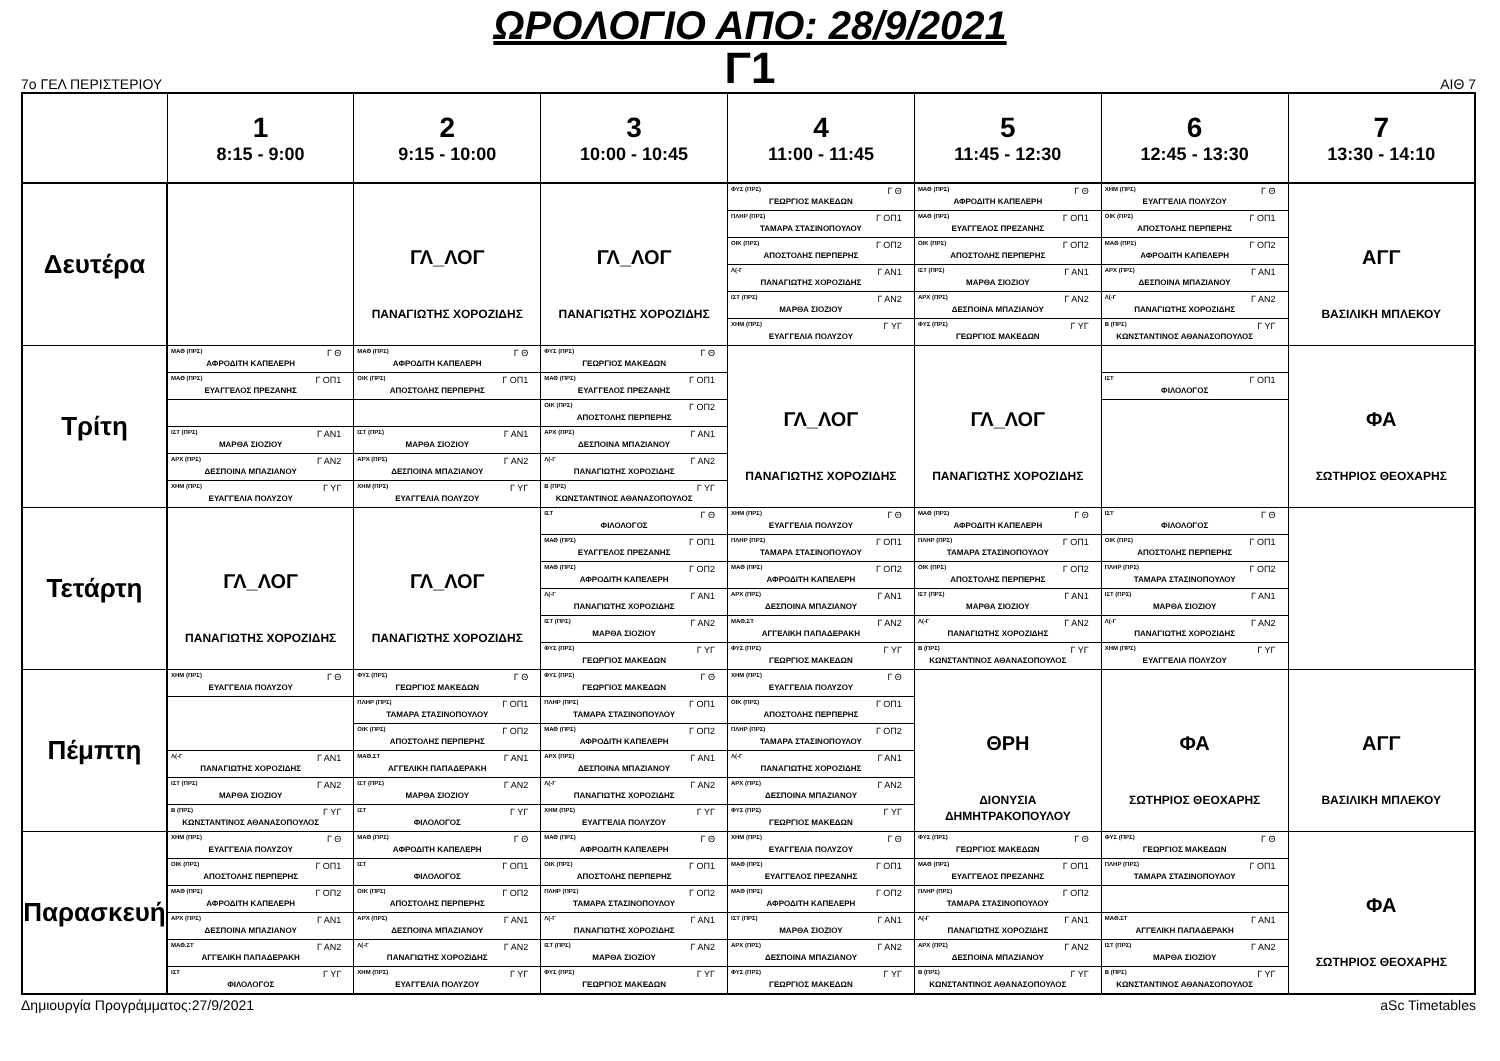ΩΡΟΛΟΓΙΟ ΑΠΟ: 28/9/2021
Γ1
7ο ΓΕΛ ΠΕΡΙΣΤΕΡΙΟΥ ΑΙΘ 7
| | 1 8:15 - 9:00 | 2 9:15 - 10:00 | 3 10:00 - 10:45 | 4 11:00 - 11:45 | 5 11:45 - 12:30 | 6 12:45 - 13:30 | 7 13:30 - 14:10 |
| --- | --- | --- | --- | --- | --- | --- | --- |
| Δευτέρα | | ΓΛ_ΛΟΓ ΠΑΝΑΓΙΩΤΗΣ ΧΟΡΟΖΙΔΗΣ | ΓΛ_ΛΟΓ ΠΑΝΑΓΙΩΤΗΣ ΧΟΡΟΖΙΔΗΣ | ΦΥΣ (ΠΡΣ) Γ Θ ΓΕΩΡΓΙΟΣ ΜΑΚΕΔΩΝ | ΜΑΘ (ΠΡΣ) Γ Θ ΑΦΡΟΔΙΤΗ ΚΑΠΕΛΕΡΗ | ΧΗΜ (ΠΡΣ) Γ Θ ΕΥΑΓΓΕΛΙΑ ΠΟΛΥΖΟΥ | ΑΓΓ ΒΑΣΙΛΙΚΗ ΜΠΛΕΚΟΥ |
| | | | | ΠΛΗΡ (ΠΡΣ) Γ ΟΠ1 ΤΑΜΑΡΑ ΣΤΑΣΙΝΟΠΟΥΛΟΥ | ΜΑΘ (ΠΡΣ) Γ ΟΠ1 ΕΥΑΓΓΕΛΟΣ ΠΡΕΖΑΝΗΣ | ΟΙΚ (ΠΡΣ) Γ ΟΠ1 ΑΠΟΣΤΟΛΗΣ ΠΕΡΠΕΡΗΣ | |
| | | | | ΟΙΚ (ΠΡΣ) Γ ΟΠ2 ΑΠΟΣΤΟΛΗΣ ΠΕΡΠΕΡΗΣ | ΟΙΚ (ΠΡΣ) Γ ΟΠ2 ΑΠΟΣΤΟΛΗΣ ΠΕΡΠΕΡΗΣ | ΜΑΘ (ΠΡΣ) Γ ΟΠ2 ΑΦΡΟΔΙΤΗ ΚΑΠΕΛΕΡΗ | |
| | | | | Λ(-Γ Γ ΑΝ1 ΠΑΝΑΓΙΩΤΗΣ ΧΟΡΟΖΙΔΗΣ | ΙΣΤ (ΠΡΣ) Γ ΑΝ1 ΜΑΡΘΑ ΣΙΟΖΙΟΥ | ΑΡΧ (ΠΡΣ) Γ ΑΝ1 ΔΕΣΠΟΙΝΑ ΜΠΑΖΙΑΝΟΥ | |
| | | | | ΙΣΤ (ΠΡΣ) Γ ΑΝ2 ΜΑΡΘΑ ΣΙΟΖΙΟΥ | ΑΡΧ (ΠΡΣ) Γ ΑΝ2 ΔΕΣΠΟΙΝΑ ΜΠΑΖΙΑΝΟΥ | Λ(-Γ Γ ΑΝ2 ΠΑΝΑΓΙΩΤΗΣ ΧΟΡΟΖΙΔΗΣ | |
| | | | | ΧΗΜ (ΠΡΣ) Γ ΥΓ ΕΥΑΓΓΕΛΙΑ ΠΟΛΥΖΟΥ | ΦΥΣ (ΠΡΣ) Γ ΥΓ ΓΕΩΡΓΙΟΣ ΜΑΚΕΔΩΝ | Β (ΠΡΣ) Γ ΥΓ ΚΩΝΣΤΑΝΤΙΝΟΣ ΑΘΑΝΑΣΟΠΟΥΛΟΣ | |
| Τρίτη | ΜΑΘ (ΠΡΣ) Γ Θ ΑΦΡΟΔΙΤΗ ΚΑΠΕΛΕΡΗ | ΜΑΘ (ΠΡΣ) Γ Θ ΑΦΡΟΔΙΤΗ ΚΑΠΕΛΕΡΗ | ΦΥΣ (ΠΡΣ) Γ Θ ΓΕΩΡΓΙΟΣ ΜΑΚΕΔΩΝ | ΓΛ_ΛΟΓ ΠΑΝΑΓΙΩΤΗΣ ΧΟΡΟΖΙΔΗΣ | ΓΛ_ΛΟΓ ΠΑΝΑΓΙΩΤΗΣ ΧΟΡΟΖΙΔΗΣ | | ΦΑ ΣΩΤΗΡΙΟΣ ΘΕΟΧΑΡΗΣ |
| | ΜΑΘ (ΠΡΣ) Γ ΟΠ1 ΕΥΑΓΓΕΛΟΣ ΠΡΕΖΑΝΗΣ | ΟΙΚ (ΠΡΣ) Γ ΟΠ1 ΑΠΟΣΤΟΛΗΣ ΠΕΡΠΕΡΗΣ | ΜΑΘ (ΠΡΣ) Γ ΟΠ1 ΕΥΑΓΓΕΛΟΣ ΠΡΕΖΑΝΗΣ | | | ΙΣΤ Γ ΟΠ1 ΦΙΛΟΛΟΓΟΣ | |
| | | | ΟΙΚ (ΠΡΣ) Γ ΟΠ2 ΑΠΟΣΤΟΛΗΣ ΠΕΡΠΕΡΗΣ | | | | |
| | ΙΣΤ (ΠΡΣ) Γ ΑΝ1 ΜΑΡΘΑ ΣΙΟΖΙΟΥ | ΙΣΤ (ΠΡΣ) Γ ΑΝ1 ΜΑΡΘΑ ΣΙΟΖΙΟΥ | ΑΡΧ (ΠΡΣ) Γ ΑΝ1 ΔΕΣΠΟΙΝΑ ΜΠΑΖΙΑΝΟΥ | | | | |
| | ΑΡΧ (ΠΡΣ) Γ ΑΝ2 ΔΕΣΠΟΙΝΑ ΜΠΑΖΙΑΝΟΥ | ΑΡΧ (ΠΡΣ) Γ ΑΝ2 ΔΕΣΠΟΙΝΑ ΜΠΑΖΙΑΝΟΥ | Λ(-Γ Γ ΑΝ2 ΠΑΝΑΓΙΩΤΗΣ ΧΟΡΟΖΙΔΗΣ | | | | |
| | ΧΗΜ (ΠΡΣ) Γ ΥΓ ΕΥΑΓΓΕΛΙΑ ΠΟΛΥΖΟΥ | ΧΗΜ (ΠΡΣ) Γ ΥΓ ΕΥΑΓΓΕΛΙΑ ΠΟΛΥΖΟΥ | Β (ΠΡΣ) Γ ΥΓ ΚΩΝΣΤΑΝΤΙΝΟΣ ΑΘΑΝΑΣΟΠΟΥΛΟΣ | | | | |
| Τετάρτη | ΓΛ_ΛΟΓ ΠΑΝΑΓΙΩΤΗΣ ΧΟΡΟΖΙΔΗΣ | ΓΛ_ΛΟΓ ΠΑΝΑΓΙΩΤΗΣ ΧΟΡΟΖΙΔΗΣ | ΙΣΤ Γ Θ ΦΙΛΟΛΟΓΟΣ | ΧΗΜ (ΠΡΣ) Γ Θ ΕΥΑΓΓΕΛΙΑ ΠΟΛΥΖΟΥ | ΜΑΘ (ΠΡΣ) Γ Θ ΑΦΡΟΔΙΤΗ ΚΑΠΕΛΕΡΗ | ΙΣΤ Γ Θ ΦΙΛΟΛΟΓΟΣ | |
| | | | ΜΑΘ (ΠΡΣ) Γ ΟΠ1 ΕΥΑΓΓΕΛΟΣ ΠΡΕΖΑΝΗΣ | ΠΛΗΡ (ΠΡΣ) Γ ΟΠ1 ΤΑΜΑΡΑ ΣΤΑΣΙΝΟΠΟΥΛΟΥ | ΠΛΗΡ (ΠΡΣ) Γ ΟΠ1 ΤΑΜΑΡΑ ΣΤΑΣΙΝΟΠΟΥΛΟΥ | ΟΙΚ (ΠΡΣ) Γ ΟΠ1 ΑΠΟΣΤΟΛΗΣ ΠΕΡΠΕΡΗΣ | |
| | | | ΜΑΘ (ΠΡΣ) Γ ΟΠ2 ΑΦΡΟΔΙΤΗ ΚΑΠΕΛΕΡΗ | ΜΑΘ (ΠΡΣ) Γ ΟΠ2 ΑΦΡΟΔΙΤΗ ΚΑΠΕΛΕΡΗ | ΟΙΚ (ΠΡΣ) Γ ΟΠ2 ΑΠΟΣΤΟΛΗΣ ΠΕΡΠΕΡΗΣ | ΠΛΗΡ (ΠΡΣ) Γ ΟΠ2 ΤΑΜΑΡΑ ΣΤΑΣΙΝΟΠΟΥΛΟΥ | |
| | | | Λ(-Γ Γ ΑΝ1 ΠΑΝΑΓΙΩΤΗΣ ΧΟΡΟΖΙΔΗΣ | ΑΡΧ (ΠΡΣ) Γ ΑΝ1 ΔΕΣΠΟΙΝΑ ΜΠΑΖΙΑΝΟΥ | ΙΣΤ (ΠΡΣ) Γ ΑΝ1 ΜΑΡΘΑ ΣΙΟΖΙΟΥ | ΙΣΤ (ΠΡΣ) Γ ΑΝ1 ΜΑΡΘΑ ΣΙΟΖΙΟΥ | |
| | | | ΙΣΤ (ΠΡΣ) Γ ΑΝ2 ΜΑΡΘΑ ΣΙΟΖΙΟΥ | ΜΑΘ.ΣΤ Γ ΑΝ2 ΑΓΓΕΛΙΚΗ ΠΑΠΑΔΕΡΑΚΗ | Λ(-Γ Γ ΑΝ2 ΠΑΝΑΓΙΩΤΗΣ ΧΟΡΟΖΙΔΗΣ | Λ(-Γ Γ ΑΝ2 ΠΑΝΑΓΙΩΤΗΣ ΧΟΡΟΖΙΔΗΣ | |
| | | | ΦΥΣ (ΠΡΣ) Γ ΥΓ ΓΕΩΡΓΙΟΣ ΜΑΚΕΔΩΝ | ΦΥΣ (ΠΡΣ) Γ ΥΓ ΓΕΩΡΓΙΟΣ ΜΑΚΕΔΩΝ | Β (ΠΡΣ) Γ ΥΓ ΚΩΝΣΤΑΝΤΙΝΟΣ ΑΘΑΝΑΣΟΠΟΥΛΟΣ | ΧΗΜ (ΠΡΣ) Γ ΥΓ ΕΥΑΓΓΕΛΙΑ ΠΟΛΥΖΟΥ | |
| Πέμπτη | ΧΗΜ (ΠΡΣ) Γ Θ ΕΥΑΓΓΕΛΙΑ ΠΟΛΥΖΟΥ | ΦΥΣ (ΠΡΣ) Γ Θ ΓΕΩΡΓΙΟΣ ΜΑΚΕΔΩΝ | ΦΥΣ (ΠΡΣ) Γ Θ ΓΕΩΡΓΙΟΣ ΜΑΚΕΔΩΝ | ΧΗΜ (ΠΡΣ) Γ Θ ΕΥΑΓΓΕΛΙΑ ΠΟΛΥΖΟΥ | ΘΡΗ ΔΙΟΝΥΣΙΑ ΔΗΜΗΤΡΑΚΟΠΟΥΛΟΥ | ΦΑ ΣΩΤΗΡΙΟΣ ΘΕΟΧΑΡΗΣ | ΑΓΓ ΒΑΣΙΛΙΚΗ ΜΠΛΕΚΟΥ |
| | | ΠΛΗΡ (ΠΡΣ) Γ ΟΠ1 ΤΑΜΑΡΑ ΣΤΑΣΙΝΟΠΟΥΛΟΥ | ΠΛΗΡ (ΠΡΣ) Γ ΟΠ1 ΤΑΜΑΡΑ ΣΤΑΣΙΝΟΠΟΥΛΟΥ | ΟΙΚ (ΠΡΣ) Γ ΟΠ1 ΑΠΟΣΤΟΛΗΣ ΠΕΡΠΕΡΗΣ | | | |
| | | ΟΙΚ (ΠΡΣ) Γ ΟΠ2 ΑΠΟΣΤΟΛΗΣ ΠΕΡΠΕΡΗΣ | ΜΑΘ (ΠΡΣ) Γ ΟΠ2 ΑΦΡΟΔΙΤΗ ΚΑΠΕΛΕΡΗ | ΠΛΗΡ (ΠΡΣ) Γ ΟΠ2 ΤΑΜΑΡΑ ΣΤΑΣΙΝΟΠΟΥΛΟΥ | | | |
| | Λ(-Γ Γ ΑΝ1 ΠΑΝΑΓΙΩΤΗΣ ΧΟΡΟΖΙΔΗΣ | ΜΑΘ.ΣΤ Γ ΑΝ1 ΑΓΓΕΛΙΚΗ ΠΑΠΑΔΕΡΑΚΗ | ΑΡΧ (ΠΡΣ) Γ ΑΝ1 ΔΕΣΠΟΙΝΑ ΜΠΑΖΙΑΝΟΥ | Λ(-Γ Γ ΑΝ1 ΠΑΝΑΓΙΩΤΗΣ ΧΟΡΟΖΙΔΗΣ | | | |
| | ΙΣΤ (ΠΡΣ) Γ ΑΝ2 ΜΑΡΘΑ ΣΙΟΖΙΟΥ | ΙΣΤ (ΠΡΣ) Γ ΑΝ2 ΜΑΡΘΑ ΣΙΟΖΙΟΥ | Λ(-Γ Γ ΑΝ2 ΠΑΝΑΓΙΩΤΗΣ ΧΟΡΟΖΙΔΗΣ | ΑΡΧ (ΠΡΣ) Γ ΑΝ2 ΔΕΣΠΟΙΝΑ ΜΠΑΖΙΑΝΟΥ | | | |
| | Β (ΠΡΣ) Γ ΥΓ ΚΩΝΣΤΑΝΤΙΝΟΣ ΑΘΑΝΑΣΟΠΟΥΛΟΣ | ΙΣΤ Γ ΥΓ ΦΙΛΟΛΟΓΟΣ | ΧΗΜ (ΠΡΣ) Γ ΥΓ ΕΥΑΓΓΕΛΙΑ ΠΟΛΥΖΟΥ | ΦΥΣ (ΠΡΣ) Γ ΥΓ ΓΕΩΡΓΙΟΣ ΜΑΚΕΔΩΝ | | | |
| Παρασκευή | ΧΗΜ (ΠΡΣ) Γ Θ ΕΥΑΓΓΕΛΙΑ ΠΟΛΥΖΟΥ | ΜΑΘ (ΠΡΣ) Γ Θ ΑΦΡΟΔΙΤΗ ΚΑΠΕΛΕΡΗ | ΜΑΘ (ΠΡΣ) Γ Θ ΑΦΡΟΔΙΤΗ ΚΑΠΕΛΕΡΗ | ΧΗΜ (ΠΡΣ) Γ Θ ΕΥΑΓΓΕΛΙΑ ΠΟΛΥΖΟΥ | ΦΥΣ (ΠΡΣ) Γ Θ ΓΕΩΡΓΙΟΣ ΜΑΚΕΔΩΝ | ΦΥΣ (ΠΡΣ) Γ Θ ΓΕΩΡΓΙΟΣ ΜΑΚΕΔΩΝ | ΦΑ ΣΩΤΗΡΙΟΣ ΘΕΟΧΑΡΗΣ |
| | ΟΙΚ (ΠΡΣ) Γ ΟΠ1 ΑΠΟΣΤΟΛΗΣ ΠΕΡΠΕΡΗΣ | ΙΣΤ Γ ΟΠ1 ΦΙΛΟΛΟΓΟΣ | ΟΙΚ (ΠΡΣ) Γ ΟΠ1 ΑΠΟΣΤΟΛΗΣ ΠΕΡΠΕΡΗΣ | ΜΑΘ (ΠΡΣ) Γ ΟΠ1 ΕΥΑΓΓΕΛΟΣ ΠΡΕΖΑΝΗΣ | ΜΑΘ (ΠΡΣ) Γ ΟΠ1 ΕΥΑΓΓΕΛΟΣ ΠΡΕΖΑΝΗΣ | ΠΛΗΡ (ΠΡΣ) Γ ΟΠ1 ΤΑΜΑΡΑ ΣΤΑΣΙΝΟΠΟΥΛΟΥ | |
| | ΜΑΘ (ΠΡΣ) Γ ΟΠ2 ΑΦΡΟΔΙΤΗ ΚΑΠΕΛΕΡΗ | ΟΙΚ (ΠΡΣ) Γ ΟΠ2 ΑΠΟΣΤΟΛΗΣ ΠΕΡΠΕΡΗΣ | ΠΛΗΡ (ΠΡΣ) Γ ΟΠ2 ΤΑΜΑΡΑ ΣΤΑΣΙΝΟΠΟΥΛΟΥ | ΜΑΘ (ΠΡΣ) Γ ΟΠ2 ΑΦΡΟΔΙΤΗ ΚΑΠΕΛΕΡΗ | ΠΛΗΡ (ΠΡΣ) Γ ΟΠ2 ΤΑΜΑΡΑ ΣΤΑΣΙΝΟΠΟΥΛΟΥ | | |
| | ΑΡΧ (ΠΡΣ) Γ ΑΝ1 ΔΕΣΠΟΙΝΑ ΜΠΑΖΙΑΝΟΥ | ΑΡΧ (ΠΡΣ) Γ ΑΝ1 ΔΕΣΠΟΙΝΑ ΜΠΑΖΙΑΝΟΥ | Λ(-Γ Γ ΑΝ1 ΠΑΝΑΓΙΩΤΗΣ ΧΟΡΟΖΙΔΗΣ | ΙΣΤ (ΠΡΣ) Γ ΑΝ1 ΜΑΡΘΑ ΣΙΟΖΙΟΥ | Λ(-Γ Γ ΑΝ1 ΠΑΝΑΓΙΩΤΗΣ ΧΟΡΟΖΙΔΗΣ | ΜΑΘ.ΣΤ Γ ΑΝ1 ΑΓΓΕΛΙΚΗ ΠΑΠΑΔΕΡΑΚΗ | |
| | ΜΑΘ.ΣΤ Γ ΑΝ2 ΑΓΓΕΛΙΚΗ ΠΑΠΑΔΕΡΑΚΗ | Λ(-Γ Γ ΑΝ2 ΠΑΝΑΓΙΩΤΗΣ ΧΟΡΟΖΙΔΗΣ | ΙΣΤ (ΠΡΣ) Γ ΑΝ2 ΜΑΡΘΑ ΣΙΟΖΙΟΥ | ΑΡΧ (ΠΡΣ) Γ ΑΝ2 ΔΕΣΠΟΙΝΑ ΜΠΑΖΙΑΝΟΥ | ΑΡΧ (ΠΡΣ) Γ ΑΝ2 ΔΕΣΠΟΙΝΑ ΜΠΑΖΙΑΝΟΥ | ΙΣΤ (ΠΡΣ) Γ ΑΝ2 ΜΑΡΘΑ ΣΙΟΖΙΟΥ | |
| | ΙΣΤ Γ ΥΓ ΦΙΛΟΛΟΓΟΣ | ΧΗΜ (ΠΡΣ) Γ ΥΓ ΕΥΑΓΓΕΛΙΑ ΠΟΛΥΖΟΥ | ΦΥΣ (ΠΡΣ) Γ ΥΓ ΓΕΩΡΓΙΟΣ ΜΑΚΕΔΩΝ | ΦΥΣ (ΠΡΣ) Γ ΥΓ ΓΕΩΡΓΙΟΣ ΜΑΚΕΔΩΝ | Β (ΠΡΣ) Γ ΥΓ ΚΩΝΣΤΑΝΤΙΝΟΣ ΑΘΑΝΑΣΟΠΟΥΛΟΣ | Β (ΠΡΣ) Γ ΥΓ ΚΩΝΣΤΑΝΤΙΝΟΣ ΑΘΑΝΑΣΟΠΟΥΛΟΣ | |
Δημιουργία Προγράμματος:27/9/2021 aSc Timetables